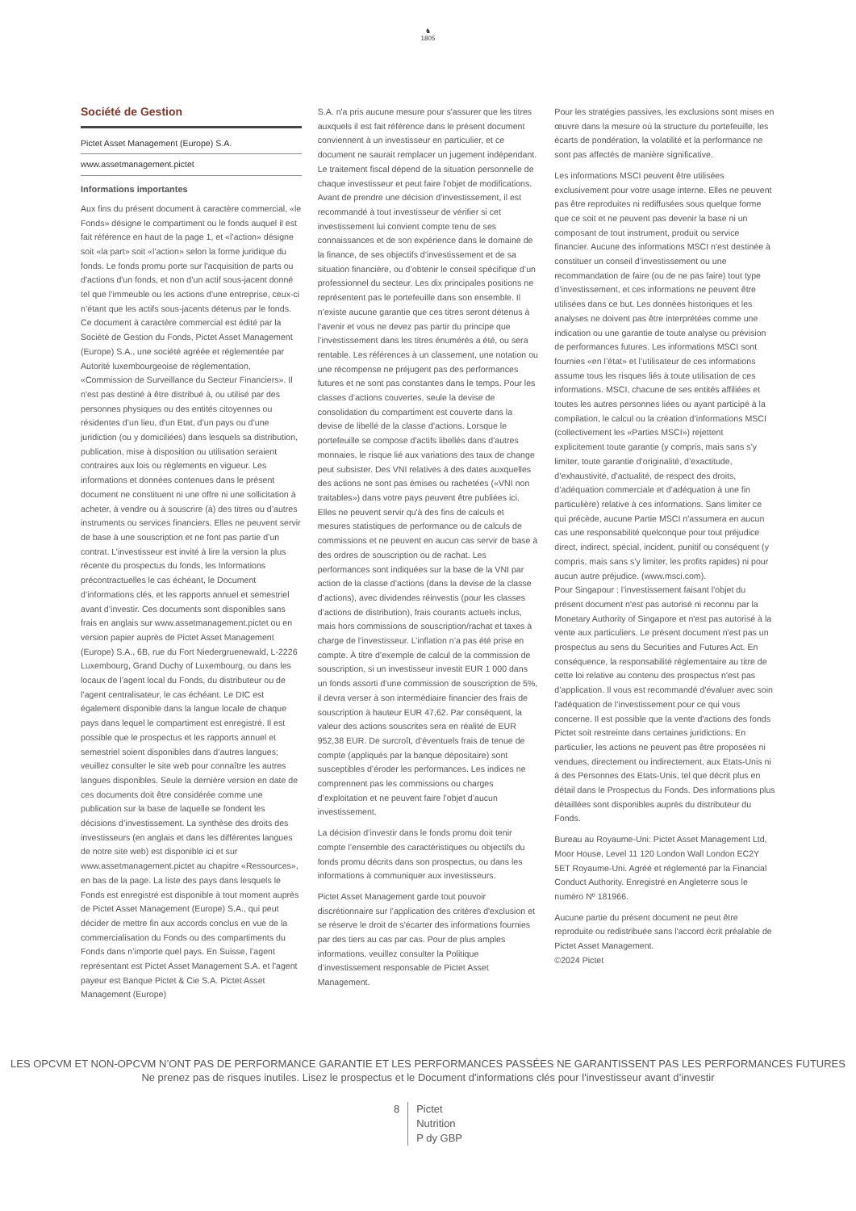♞
1805
Société de Gestion
Pictet Asset Management (Europe) S.A.
www.assetmanagement.pictet
Informations importantes
Aux fins du présent document à caractère commercial, «le Fonds» désigne le compartiment ou le fonds auquel il est fait référence en haut de la page 1, et «l’action» désigne soit «la part» soit «l’action» selon la forme juridique du fonds. Le fonds promu porte sur l'acquisition de parts ou d'actions d'un fonds, et non d’un actif sous-jacent donné tel que l’immeuble ou les actions d'une entreprise, ceux-ci n’étant que les actifs sous-jacents détenus par le fonds. Ce document à caractère commercial est édité par la Société de Gestion du Fonds, Pictet Asset Management (Europe) S.A., une société agréée et réglementée par Autorité luxembourgeoise de réglementation, «Commission de Surveillance du Secteur Financiers». Il n'est pas destiné à être distribué à, ou utilisé par des personnes physiques ou des entités citoyennes ou résidentes d’un lieu, d'un Etat, d’un pays ou d’une juridiction (ou y domiciliées) dans lesquels sa distribution, publication, mise à disposition ou utilisation seraient contraires aux lois ou règlements en vigueur. Les informations et données contenues dans le présent document ne constituent ni une offre ni une sollicitation à acheter, à vendre ou à souscrire (à) des titres ou d’autres instruments ou services financiers. Elles ne peuvent servir de base à une souscription et ne font pas partie d’un contrat. L’investisseur est invité à lire la version la plus récente du prospectus du fonds, les Informations précontractuelles le cas échéant, le Document d’informations clés, et les rapports annuel et semestriel avant d’investir. Ces documents sont disponibles sans frais en anglais sur www.assetmanagement.pictet ou en version papier auprès de Pictet Asset Management (Europe) S.A., 6B, rue du Fort Niedergruenewald, L-2226 Luxembourg, Grand Duchy of Luxembourg, ou dans les locaux de l’agent local du Fonds, du distributeur ou de l’agent centralisateur, le cas échéant. Le DIC est également disponible dans la langue locale de chaque pays dans lequel le compartiment est enregistré. Il est possible que le prospectus et les rapports annuel et semestriel soient disponibles dans d’autres langues; veuillez consulter le site web pour connaître les autres langues disponibles. Seule la dernière version en date de ces documents doit être considérée comme une publication sur la base de laquelle se fondent les décisions d’investissement. La synthèse des droits des investisseurs (en anglais et dans les différentes langues de notre site web) est disponible ici et sur www.assetmanagement.pictet au chapitre «Ressources», en bas de la page. La liste des pays dans lesquels le Fonds est enregistré est disponible à tout moment auprès de Pictet Asset Management (Europe) S.A., qui peut décider de mettre fin aux accords conclus en vue de la commercialisation du Fonds ou des compartiments du Fonds dans n’importe quel pays. En Suisse, l’agent représentant est Pictet Asset Management S.A. et l’agent payeur est Banque Pictet & Cie S.A. Pictet Asset Management (Europe)
S.A. n'a pris aucune mesure pour s'assurer que les titres auxquels il est fait référence dans le présent document conviennent à un investisseur en particulier, et ce document ne saurait remplacer un jugement indépendant. Le traitement fiscal dépend de la situation personnelle de chaque investisseur et peut faire l’objet de modifications. Avant de prendre une décision d’investissement, il est recommandé à tout investisseur de vérifier si cet investissement lui convient compte tenu de ses connaissances et de son expérience dans le domaine de la finance, de ses objectifs d’investissement et de sa situation financière, ou d’obtenir le conseil spécifique d’un professionnel du secteur. Les dix principales positions ne représentent pas le portefeuille dans son ensemble. Il n’existe aucune garantie que ces titres seront détenus à l’avenir et vous ne devez pas partir du principe que l’investissement dans les titres énumérés a été, ou sera rentable. Les références à un classement, une notation ou une récompense ne préjugent pas des performances futures et ne sont pas constantes dans le temps. Pour les classes d’actions couvertes, seule la devise de consolidation du compartiment est couverte dans la devise de libellé de la classe d’actions. Lorsque le portefeuille se compose d'actifs libellés dans d'autres monnaies, le risque lié aux variations des taux de change peut subsister. Des VNI relatives à des dates auxquelles des actions ne sont pas émises ou rachetées («VNI non traitables») dans votre pays peuvent être publiées ici. Elles ne peuvent servir qu'à des fins de calculs et mesures statistiques de performance ou de calculs de commissions et ne peuvent en aucun cas servir de base à des ordres de souscription ou de rachat. Les performances sont indiquées sur la base de la VNI par action de la classe d’actions (dans la devise de la classe d’actions), avec dividendes réinvestis (pour les classes d’actions de distribution), frais courants actuels inclus, mais hors commissions de souscription/rachat et taxes à charge de l’investisseur. L’inflation n’a pas été prise en compte. À titre d’exemple de calcul de la commission de souscription, si un investisseur investit EUR 1 000 dans un fonds assorti d’une commission de souscription de 5%, il devra verser à son intermédiaire financier des frais de souscription à hauteur EUR 47,62. Par conséquent, la valeur des actions souscrites sera en réalité de EUR 952,38 EUR. De surcroît, d’éventuels frais de tenue de compte (appliqués par la banque dépositaire) sont susceptibles d’éroder les performances. Les indices ne comprennent pas les commissions ou charges d’exploitation et ne peuvent faire l’objet d’aucun investissement.
La décision d’investir dans le fonds promu doit tenir compte l’ensemble des caractéristiques ou objectifs du fonds promu décrits dans son prospectus, ou dans les informations à communiquer aux investisseurs.
Pictet Asset Management garde tout pouvoir discrétionnaire sur l’application des critères d'exclusion et se réserve le droit de s'écarter des informations fournies par des tiers au cas par cas. Pour de plus amples informations, veuillez consulter la Politique d’investissement responsable de Pictet Asset Management.
Pour les stratégies passives, les exclusions sont mises en œuvre dans la mesure où la structure du portefeuille, les écarts de pondération, la volatilité et la performance ne sont pas affectés de manière significative.
Les informations MSCI peuvent être utilisées exclusivement pour votre usage interne. Elles ne peuvent pas être reproduites ni rediffusées sous quelque forme que ce soit et ne peuvent pas devenir la base ni un composant de tout instrument, produit ou service financier. Aucune des informations MSCI n'est destinée à constituer un conseil d’investissement ou une recommandation de faire (ou de ne pas faire) tout type d’investissement, et ces informations ne peuvent être utilisées dans ce but. Les données historiques et les analyses ne doivent pas être interprétées comme une indication ou une garantie de toute analyse ou prévision de performances futures. Les informations MSCI sont fournies «en l’état» et l’utilisateur de ces informations assume tous les risques liés à toute utilisation de ces informations. MSCI, chacune de ses entités affiliées et toutes les autres personnes liées ou ayant participé à la compilation, le calcul ou la création d’informations MSCI (collectivement les «Parties MSCI») rejettent explicitement toute garantie (y compris, mais sans s’y limiter, toute garantie d’originalité, d’exactitude, d’exhaustivité, d’actualité, de respect des droits, d’adéquation commerciale et d’adéquation à une fin particulière) relative à ces informations. Sans limiter ce qui précède, aucune Partie MSCI n'assumera en aucun cas une responsabilité quelconque pour tout préjudice direct, indirect, spécial, incident, punitif ou conséquent (y compris, mais sans s’y limiter, les profits rapides) ni pour aucun autre préjudice. (www.msci.com).
Pour Singapour : l’investissement faisant l’objet du présent document n'est pas autorisé ni reconnu par la Monetary Authority of Singapore et n'est pas autorisé à la vente aux particuliers. Le présent document n'est pas un prospectus au sens du Securities and Futures Act. En conséquence, la responsabilité réglementaire au titre de cette loi relative au contenu des prospectus n'est pas d’application. Il vous est recommandé d'évaluer avec soin l'adéquation de l’investissement pour ce qui vous concerne. Il est possible que la vente d'actions des fonds Pictet soit restreinte dans certaines juridictions. En particulier, les actions ne peuvent pas être proposées ni vendues, directement ou indirectement, aux Etats-Unis ni à des Personnes des Etats-Unis, tel que décrit plus en détail dans le Prospectus du Fonds. Des informations plus détaillées sont disponibles auprès du distributeur du Fonds.
Bureau au Royaume-Uni: Pictet Asset Management Ltd, Moor House, Level 11 120 London Wall London EC2Y 5ET Royaume-Uni. Agréé et réglementé par la Financial Conduct Authority. Enregistré en Angleterre sous le numéro Nº 181966.
Aucune partie du présent document ne peut être reproduite ou redistribuée sans l'accord écrit préalable de Pictet Asset Management.
©2024 Pictet
LES OPCVM ET NON-OPCVM N’ONT PAS DE PERFORMANCE GARANTIE ET LES PERFORMANCES PASSÉES NE GARANTISSENT PAS LES PERFORMANCES FUTURES
Ne prenez pas de risques inutiles. Lisez le prospectus et le Document d'informations clés pour l'investisseur avant d’investir
8 Pictet
Nutrition
P dy GBP